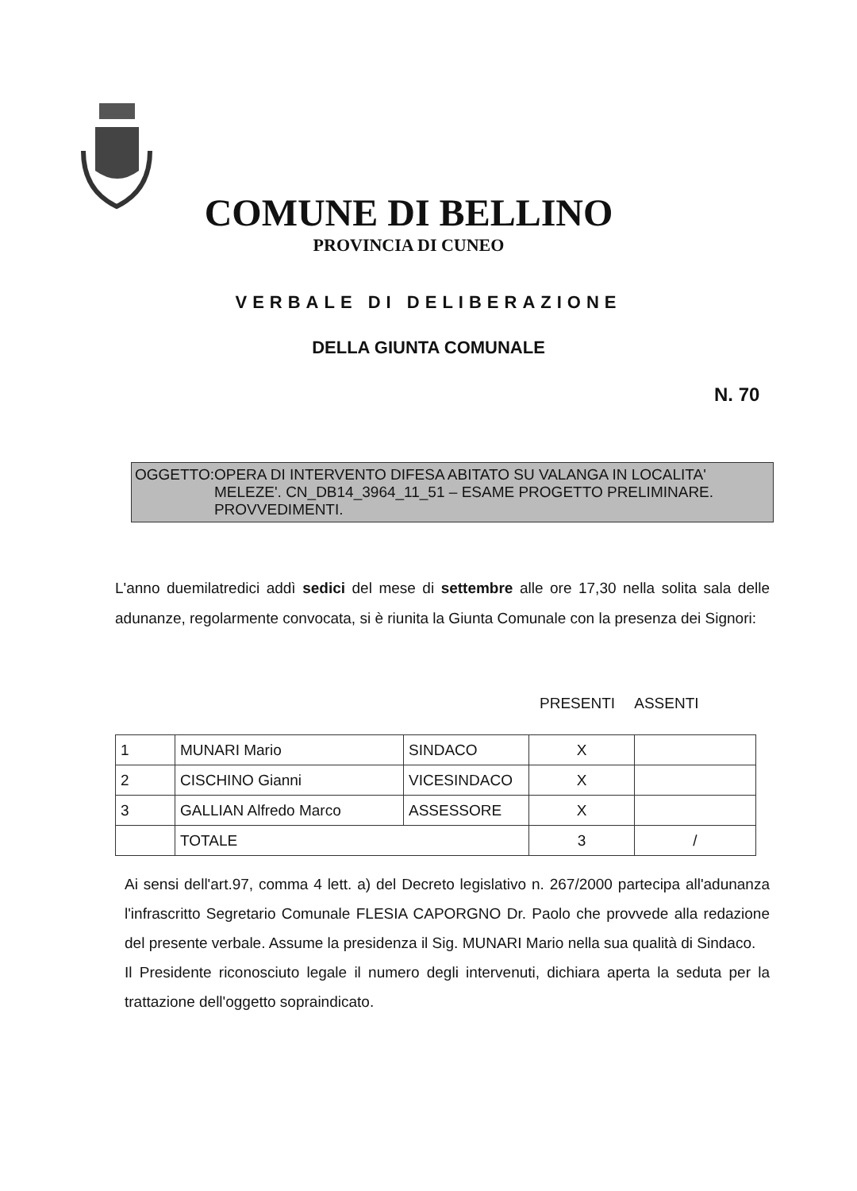COMUNE DI BELLINO
PROVINCIA DI CUNEO
VERBALE DI DELIBERAZIONE
DELLA GIUNTA COMUNALE
N. 70
OGGETTO: OPERA DI INTERVENTO DIFESA ABITATO SU VALANGA IN LOCALITA' MELEZE'. CN_DB14_3964_11_51 – ESAME PROGETTO PRELIMINARE. PROVVEDIMENTI.
L'anno duemilatredici addì sedici del mese di settembre alle ore 17,30 nella solita sala delle adunanze, regolarmente convocata, si è riunita la Giunta Comunale con la presenza dei Signori:
PRESENTI ASSENTI
| 1 | MUNARI Mario | SINDACO | X | |
| 2 | CISCHINO Gianni | VICESINDACO | X | |
| 3 | GALLIAN Alfredo Marco | ASSESSORE | X | |
| | TOTALE | | 3 | / |
Ai sensi dell'art.97, comma 4 lett. a) del Decreto legislativo n. 267/2000 partecipa all'adunanza l'infrascritto Segretario Comunale FLESIA CAPORGNO Dr. Paolo che provvede alla redazione del presente verbale. Assume la presidenza il Sig. MUNARI Mario nella sua qualità di Sindaco.
Il Presidente riconosciuto legale il numero degli intervenuti, dichiara aperta la seduta per la trattazione dell'oggetto sopraindicato.